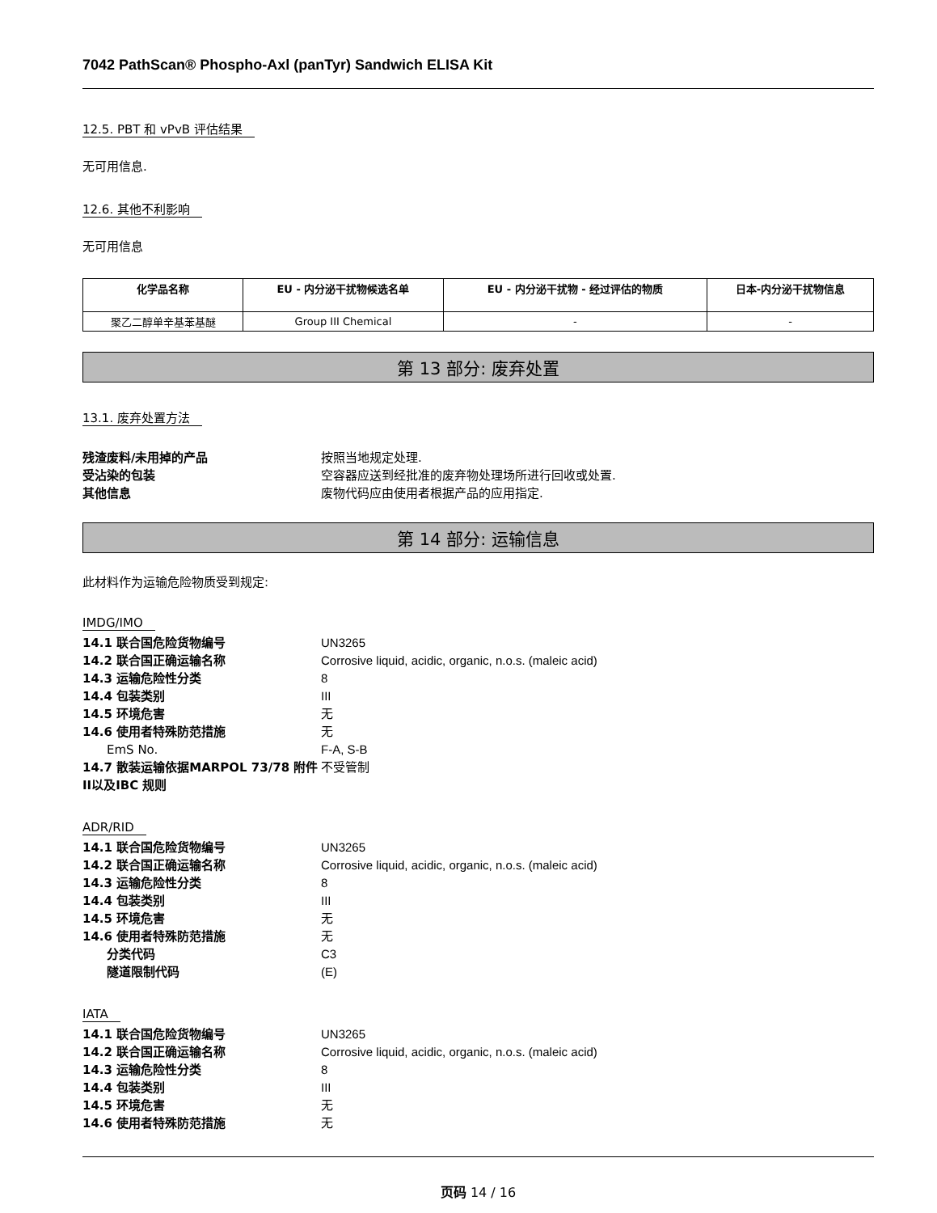7042 PathScan® Phospho-Axl (panTyr) Sandwich ELISA Kit
12.5. PBT 和 vPvB 评估结果
无可用信息.
12.6. 其他不利影响
无可用信息
| 化学品名称 | EU - 内分泌干扰物候选名单 | EU - 内分泌干扰物 - 经过评估的物质 | 日本-内分泌干扰物信息 |
| --- | --- | --- | --- |
| 聚乙二醇单辛基苯基醚 | Group III Chemical | - | - |
第 13 部分: 废弃处置
13.1. 废弃处置方法
残渣废料/未用掉的产品
按照当地规定处理.
受沾染的包装
空容器应送到经批准的废弃物处理场所进行回收或处置.
其他信息
废物代码应由使用者根据产品的应用指定.
第 14 部分: 运输信息
此材料作为运输危险物质受到规定:
IMDG/IMO
14.1 联合国危险货物编号
UN3265
14.2 联合国正确运输名称
Corrosive liquid, acidic, organic, n.o.s. (maleic acid)
14.3 运输危险性分类
8
14.4 包装类别
III
14.5 环境危害
无
14.6 使用者特殊防范措施
无
EmS No.
F-A, S-B
14.7 散装运输依据MARPOL 73/78 附件II以及IBC 规则
不受管制
ADR/RID
14.1 联合国危险货物编号
UN3265
14.2 联合国正确运输名称
Corrosive liquid, acidic, organic, n.o.s. (maleic acid)
14.3 运输危险性分类
8
14.4 包装类别
III
14.5 环境危害
无
14.6 使用者特殊防范措施
无
分类代码
C3
隧道限制代码
(E)
IATA
14.1 联合国危险货物编号
UN3265
14.2 联合国正确运输名称
Corrosive liquid, acidic, organic, n.o.s. (maleic acid)
14.3 运输危险性分类
8
14.4 包装类别
III
14.5 环境危害
无
14.6 使用者特殊防范措施
无
页码 14 / 16